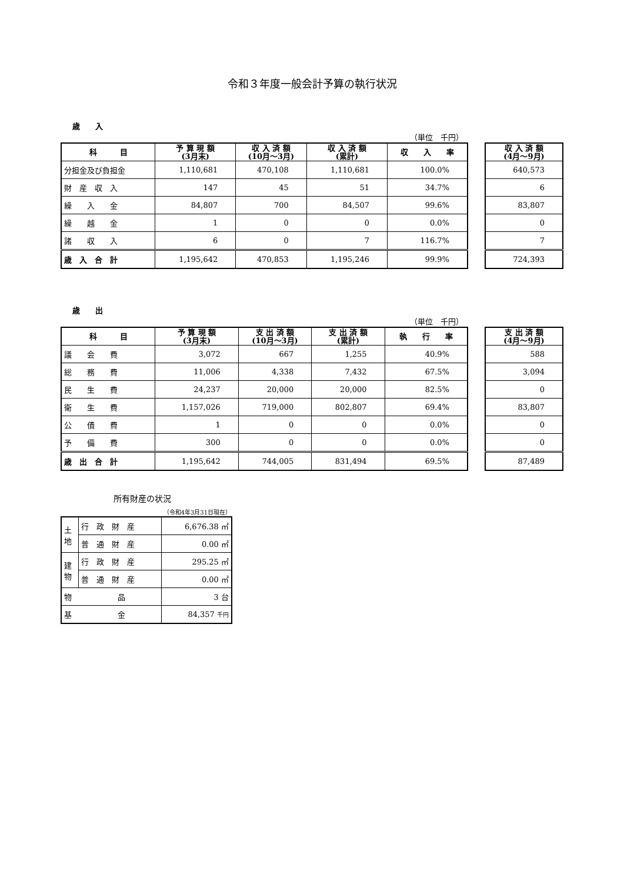令和３年度一般会計予算の執行状況
歳　　入
（単位　千円）
| 科 目 | 予 算 現 額 (3月末) | 収 入 済 額 (10月～3月) | 収 入 済 額 (累計) | 収 入 率 |
| --- | --- | --- | --- | --- |
| 分担金及び負担金 | 1,110,681 | 470,108 | 1,110,681 | 100.0% |
| 財 産 収 入 | 147 | 45 | 51 | 34.7% |
| 繰 入 金 | 84,807 | 700 | 84,507 | 99.6% |
| 繰 越 金 | 1 | 0 | 0 | 0.0% |
| 諸 収 入 | 6 | 0 | 7 | 116.7% |
| 歳 入 合 計 | 1,195,642 | 470,853 | 1,195,246 | 99.9% |
| 収 入 済 額 (4月～9月) |
| --- |
| 640,573 |
| 6 |
| 83,807 |
| 0 |
| 7 |
| 724,393 |
歳　　出
（単位　千円）
| 科 目 | 予 算 現 額 (3月末) | 支 出 済 額 (10月～3月) | 支 出 済 額 (累計) | 執 行 率 |
| --- | --- | --- | --- | --- |
| 議 会 費 | 3,072 | 667 | 1,255 | 40.9% |
| 総 務 費 | 11,006 | 4,338 | 7,432 | 67.5% |
| 民 生 費 | 24,237 | 20,000 | 20,000 | 82.5% |
| 衛 生 費 | 1,157,026 | 719,000 | 802,807 | 69.4% |
| 公 債 費 | 1 | 0 | 0 | 0.0% |
| 予 備 費 | 300 | 0 | 0 | 0.0% |
| 歳 出 合 計 | 1,195,642 | 744,005 | 831,494 | 69.5% |
| 支 出 済 額 (4月～9月) |
| --- |
| 588 |
| 3,094 |
| 0 |
| 83,807 |
| 0 |
| 0 |
| 87,489 |
所有財産の状況
（令和4年3月31日現在）
| 土 地 | 行 政 財 産 | 6,676.38 ㎡ |
| | 普 通 財 産 | 0.00 ㎡ |
| 建 物 | 行 政 財 産 | 295.25 ㎡ |
| | 普 通 財 産 | 0.00 ㎡ |
| 物 品 | | 3 台 |
| 基 金 | | 84,357 千円 |